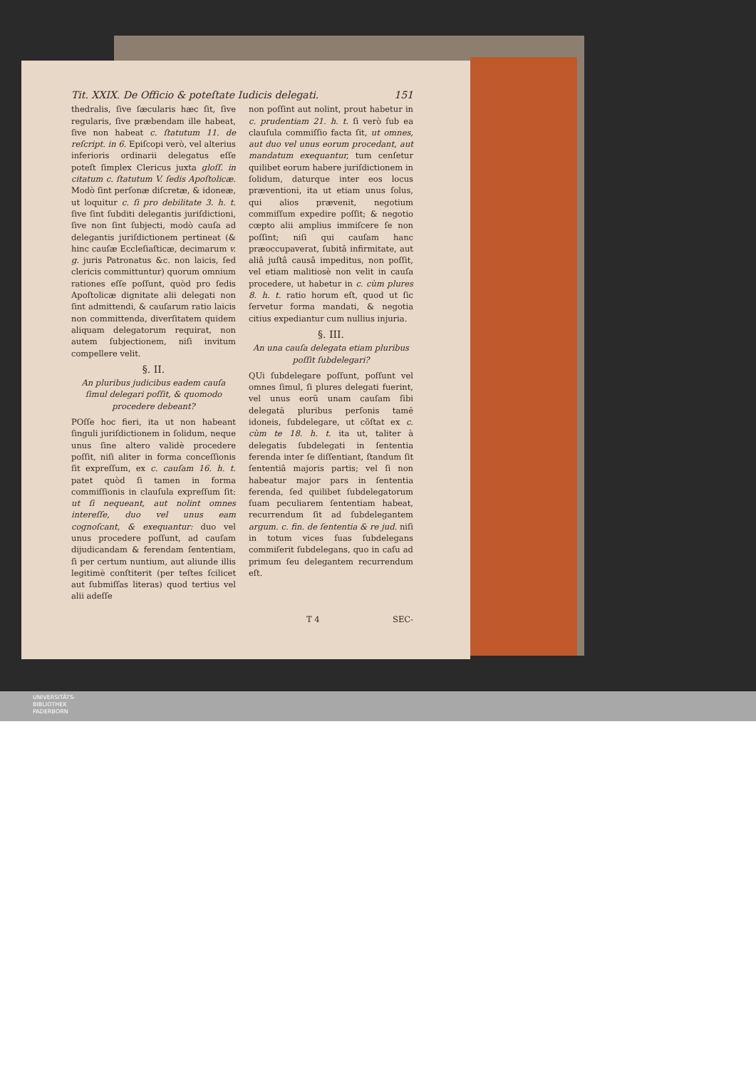Tit. XXIX. De Officio & poteſtate Iudicis delegati. 151
thedralis, ſive ſæcularis hæc ſit, ſive regularis, ſive præbendam ille habeat, ſive non habeat c. ſtatutum 11. de reſcript. in 6. Epiſcopi verò, vel alterius inferioris ordinarii delegatus eſſe poteſt ſimplex Clericus juxta gloſſ. in citatum c. ſtatutum V. ſedis Apoſtolicæ. Modò ſint perſonæ diſcretæ, & idoneæ, ut loquitur c. ſi pro debilitate 3. h. t. ſive ſint ſubditi delegantis juriſdictioni, ſive non ſint ſubjecti, modò cauſa ad delegantis juriſdictionem pertineat (& hinc cauſæ Eccleſiaſticæ, decimarum v. g. juris Patronatus &c. non laicis, ſed clericis committuntur) quorum omnium rationes eſſe poſſunt, quòd pro ſedis Apoſtolicæ dignitate alii delegati non ſint admittendi, & cauſarum ratio laicis non committenda, diverſitatem quidem aliquam delegatorum requirat, non autem ſubjectionem, niſi invitum compellere velit.
§. II.
An pluribus judicibus eadem cauſa ſimul delegari poſſit, & quomodo procedere debeant?
POſſe hoc fieri, ita ut non habeant ſinguli juriſdictionem in ſolidum, neque unus ſine altero validè procedere poſſit, niſi aliter in forma conceſſionis ſit expreſſum, ex c. cauſam 16. h. t. patet quòd ſi tamen in forma commiſſionis in clauſula expreſſum ſit: ut ſi nequeant, aut nolint omnes intereſſe, duo vel unus eam cognoſcant, & exequantur: duo vel unus procedere poſſunt, ad cauſam dijudicandam & ferendam ſententiam, ſi per certum nuntium, aut aliunde illis legitimè conſtiterit (per teſtes ſcilicet aut ſubmiſſas literas) quod tertius vel alii adeſſe
non poſſint aut nolint, prout habetur in c. prudentiam 21. h. t. ſi verò ſub ea clauſula commiſſio facta ſit, ut omnes, aut duo vel unus eorum procedant, aut mandatum exequantur, tum cenſetur quilibet eorum habere juriſdictionem in ſolidum, daturque inter eos locus præventioni, ita ut etiam unus ſolus, qui alios prævenit, negotium commiſſum expedire poſſit; & negotio cœpto alii amplius immiſcere ſe non poſſint; niſi qui cauſam hanc præoccupaverat, ſubitâ infirmitate, aut aliâ juſtâ causâ impeditus, non poſſit, vel etiam malitiosè non velit in cauſa procedere, ut habetur in c. cùm plures 8. h. t. ratio horum eſt, quod ut ſic ſervetur forma mandati, & negotia citius expediantur cum nullius injuria.
§. III.
An una cauſa delegata etiam pluribus poſſit ſubdelegari?
QUi ſubdelegare poſſunt, poſſunt vel omnes ſimul, ſi plures delegati fuerint, vel unus eorũ unam cauſam ſibi delegatā pluribus perſonis tamē idoneis, ſubdelegare, ut cõſtat ex c. cùm te 18. h. t. ita ut, taliter à delegatis ſubdelegati in ſententia ferenda inter ſe diſſentiant, ſtandum ſit ſententiâ majoris partis; vel ſi non habeatur major pars in ſententia ferenda, ſed quilibet ſubdelegatorum ſuam peculiarem ſententiam habeat, recurrendum ſit ad ſubdelegantem argum. c. fin. de ſententia & re jud. niſi in totum vices ſuas ſubdelegans commiſerit ſubdelegans, quo in caſu ad primum ſeu delegantem recurrendum eſt.
T 4 SEC-
UNIVERSITÄTS-
BIBLIOTHEK
PADERBORN